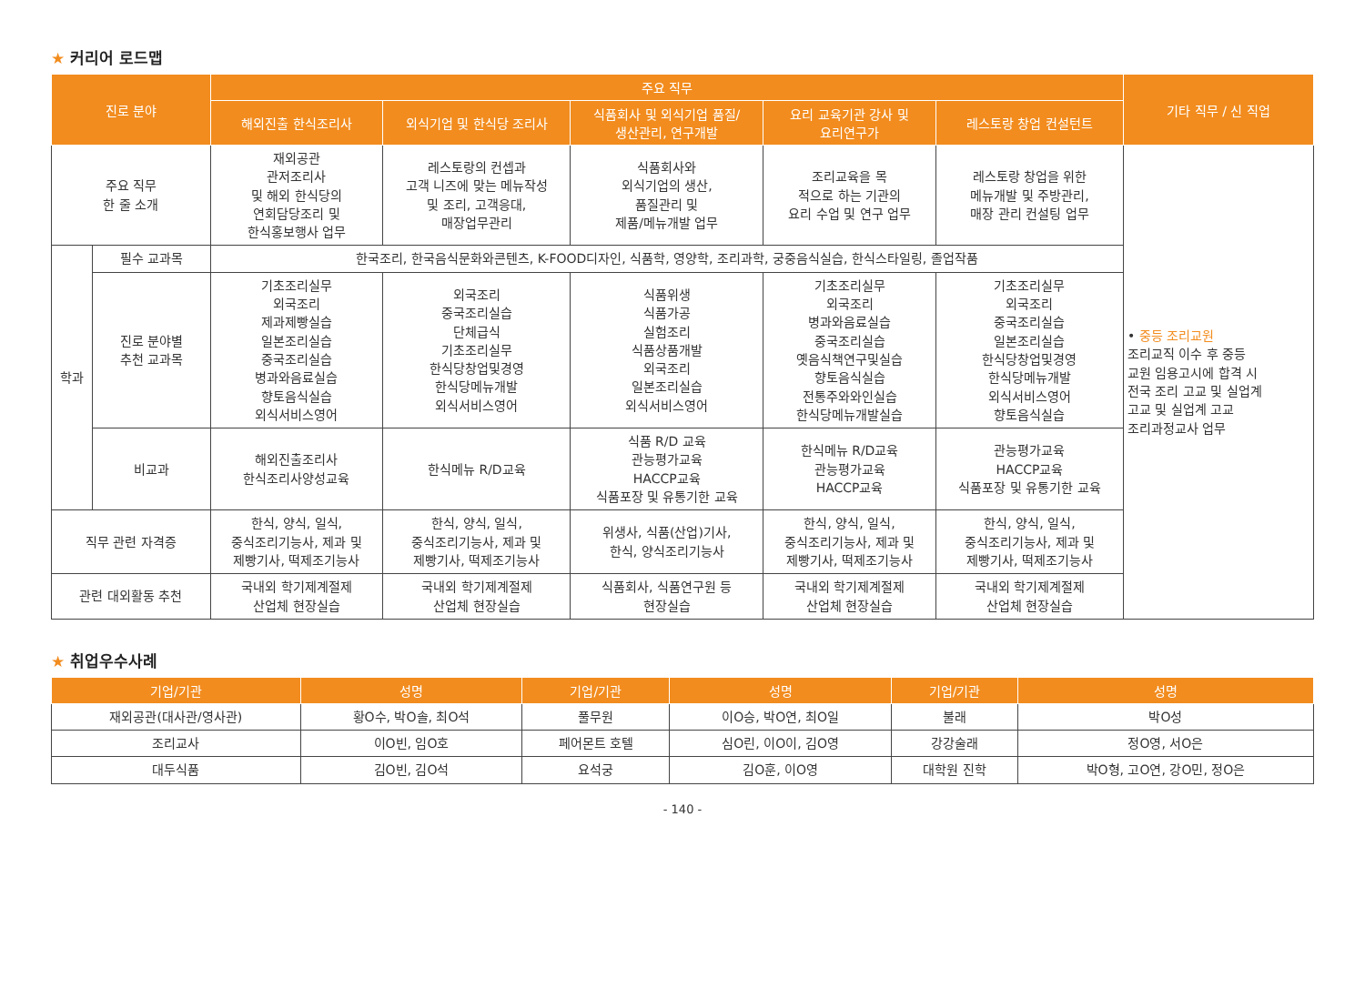★ 커리어 로드맵
| 진로 분야 | | 주요 직무 | | | | | 기타 직무 / 신 직업 |
| --- | --- | --- | --- | --- | --- | --- | --- |
| | | 해외진출 한식조리사 | 외식기업 및 한식당 조리사 | 식품회사 및 외식기업 품질/ 생산관리, 연구개발 | 요리 교육기관 강사 및 요리연구가 | 레스토랑 창업 컨설턴트 | |
| 주요 직무 한 줄 소개 | | 재외공관 관저조리사 및 해외 한식당의 연회담당조리 및 한식홍보행사 업무 | 레스토랑의 컨셉과 고객 니즈에 맞는 메뉴작성 및 조리, 고객응대, 매장업무관리 | 식품회사와 외식기업의 생산, 품질관리 및 제품/메뉴개발 업무 | 조리교육을 목 적으로 하는 기관의 요리 수업 및 연구 업무 | 레스토랑 창업을 위한 메뉴개발 및 주방관리, 매장 관리 컨설팅 업무 | • 중등 조리교원 조리교직 이수 후 중등 교원 임용고시에 합격 시 전국 조리 고교 및 실업계 고교 및 실업계 고교 조리과정교사 업무 |
| 학과 | 필수 교과목 | 한국조리, 한국음식문화와콘텐츠, K-FOOD디자인, 식품학, 영양학, 조리과학, 궁중음식실습, 한식스타일링, 졸업작품 | | | | | |
| | 진로 분야별 추천 교과목 | 기초조리실무 외국조리 제과제빵실습 일본조리실습 중국조리실습 병과와음료실습 향토음식실습 외식서비스영어 | 외국조리 중국조리실습 단체급식 기초조리실무 한식당창업및경영 한식당메뉴개발 외식서비스영어 | 식품위생 식품가공 실험조리 식품상품개발 외국조리 일본조리실습 외식서비스영어 | 기초조리실무 외국조리 병과와음료실습 중국조리실습 옛음식책연구및실습 향토음식실습 전통주와와인실습 한식당메뉴개발실습 | 기초조리실무 외국조리 중국조리실습 일본조리실습 한식당창업및경영 한식당메뉴개발 외식서비스영어 향토음식실습 | |
| | 비교과 | 해외진출조리사 한식조리사양성교육 | 한식메뉴 R/D교육 | 식품 R/D 교육 관능평가교육 HACCP교육 식품포장 및 유통기한 교육 | 한식메뉴 R/D교육 관능평가교육 HACCP교육 | 관능평가교육 HACCP교육 식품포장 및 유통기한 교육 | |
| 직무 관련 자격증 | | 한식, 양식, 일식, 중식조리기능사, 제과 및 제빵기사, 떡제조기능사 | 한식, 양식, 일식, 중식조리기능사, 제과 및 제빵기사, 떡제조기능사 | 위생사, 식품(산업)기사, 한식, 양식조리기능사 | 한식, 양식, 일식, 중식조리기능사, 제과 및 제빵기사, 떡제조기능사 | 한식, 양식, 일식, 중식조리기능사, 제과 및 제빵기사, 떡제조기능사 | |
| 관련 대외활동 추천 | | 국내외 학기제계절제 산업체 현장실습 | 국내외 학기제계절제 산업체 현장실습 | 식품회사, 식품연구원 등 현장실습 | 국내외 학기제계절제 산업체 현장실습 | 국내외 학기제계절제 산업체 현장실습 | |
★ 취업우수사례
| 기업/기관 | 성명 | 기업/기관 | 성명 | 기업/기관 | 성명 |
| --- | --- | --- | --- | --- | --- |
| 재외공관(대사관/영사관) | 황O수, 박O솔, 최O석 | 풀무원 | 이O승, 박O연, 최O일 | 불래 | 박O성 |
| 조리교사 | 이O빈, 임O호 | 페어몬트 호텔 | 심O린, 이O이, 김O영 | 강강술래 | 정O영, 서O은 |
| 대두식품 | 김O빈, 김O석 | 요석궁 | 김O훈, 이O영 | 대학원 진학 | 박O형, 고O연, 강O민, 정O은 |
- 140 -